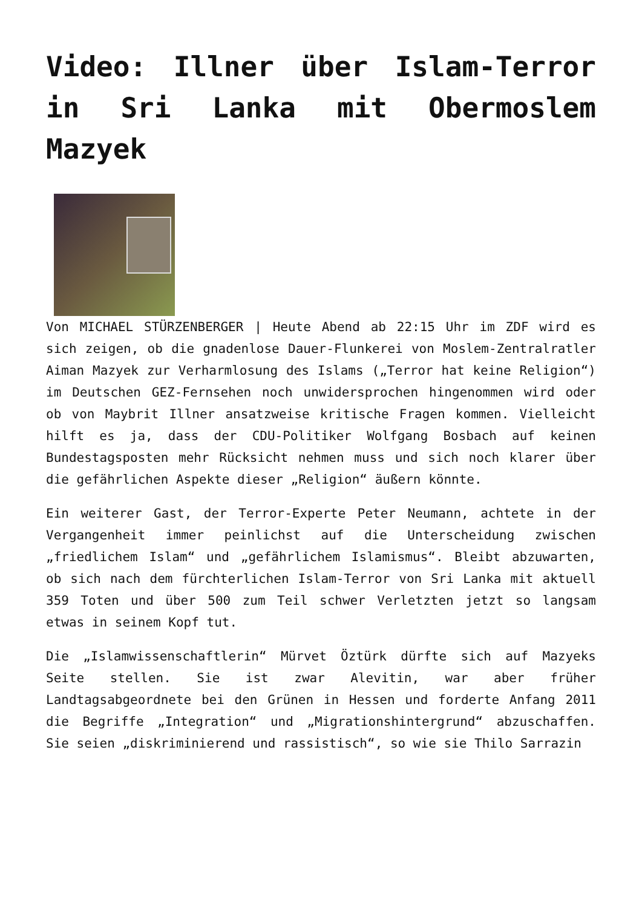Video: Illner über Islam-Terror in Sri Lanka mit Obermoslem Mazyek
Von MICHAEL STÜRZENBERGER | Heute Abend ab 22:15 Uhr im ZDF wird es sich zeigen, ob die gnadenlose Dauer-Flunkerei von Moslem-Zentralratler Aiman Mazyek zur Verharmlosung des Islams („Terror hat keine Religion“) im Deutschen GEZ-Fernsehen noch unwidersprochen hingenommen wird oder ob von Maybrit Illner ansatzweise kritische Fragen kommen. Vielleicht hilft es ja, dass der CDU-Politiker Wolfgang Bosbach auf keinen Bundestagsposten mehr Rücksicht nehmen muss und sich noch klarer über die gefährlichen Aspekte dieser „Religion“ äußern könnte.
Ein weiterer Gast, der Terror-Experte Peter Neumann, achtete in der Vergangenheit immer peinlichst auf die Unterscheidung zwischen „friedlichem Islam“ und „gefährlichem Islamismus“. Bleibt abzuwarten, ob sich nach dem fürchterlichen Islam-Terror von Sri Lanka mit aktuell 359 Toten und über 500 zum Teil schwer Verletzten jetzt so langsam etwas in seinem Kopf tut.
Die „Islamwissenschaftlerin“ Mürvet Öztürk dürfte sich auf Mazyeks Seite stellen. Sie ist zwar Alevitin, war aber früher Landtagsabgeordnete bei den Grünen in Hessen und forderte Anfang 2011 die Begriffe „Integration“ und „Migrationshintergrund“ abzuschaffen. Sie seien „diskriminierend und rassistisch“, so wie sie Thilo Sarrazin